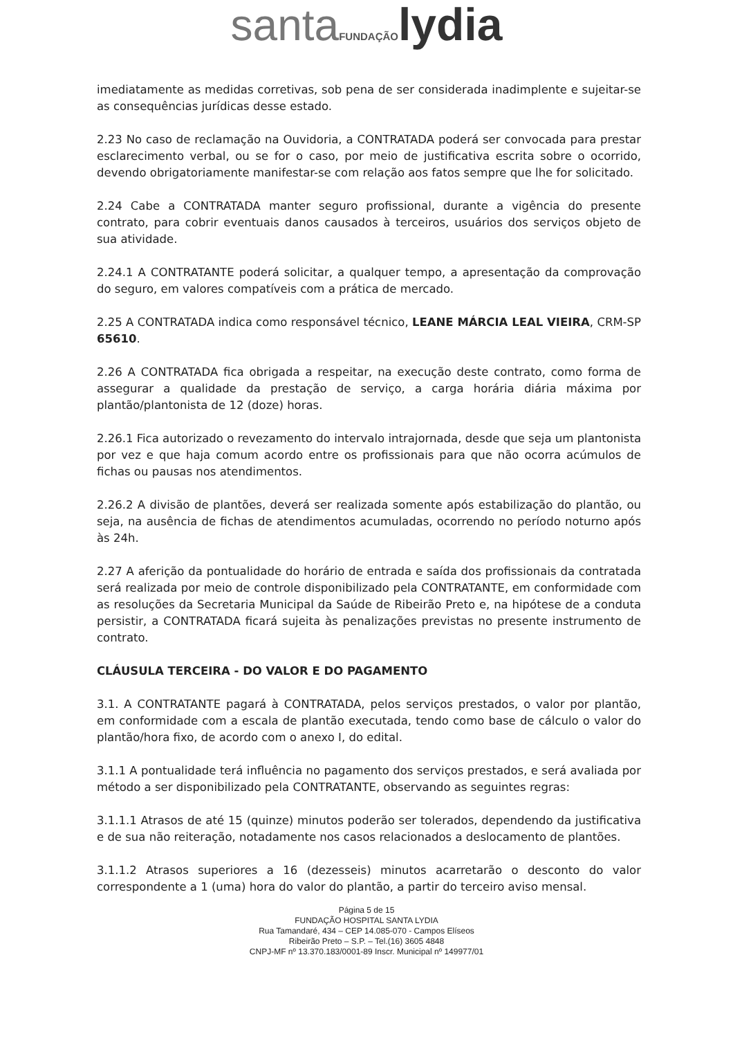santa FUNDAÇÃO lydia
imediatamente as medidas corretivas, sob pena de ser considerada inadimplente e sujeitar-se as consequências jurídicas desse estado.
2.23 No caso de reclamação na Ouvidoria, a CONTRATADA poderá ser convocada para prestar esclarecimento verbal, ou se for o caso, por meio de justificativa escrita sobre o ocorrido, devendo obrigatoriamente manifestar-se com relação aos fatos sempre que lhe for solicitado.
2.24 Cabe a CONTRATADA manter seguro profissional, durante a vigência do presente contrato, para cobrir eventuais danos causados à terceiros, usuários dos serviços objeto de sua atividade.
2.24.1 A CONTRATANTE poderá solicitar, a qualquer tempo, a apresentação da comprovação do seguro, em valores compatíveis com a prática de mercado.
2.25 A CONTRATADA indica como responsável técnico, LEANE MÁRCIA LEAL VIEIRA, CRM-SP 65610.
2.26 A CONTRATADA fica obrigada a respeitar, na execução deste contrato, como forma de assegurar a qualidade da prestação de serviço, a carga horária diária máxima por plantão/plantonista de 12 (doze) horas.
2.26.1 Fica autorizado o revezamento do intervalo intrajornada, desde que seja um plantonista por vez e que haja comum acordo entre os profissionais para que não ocorra acúmulos de fichas ou pausas nos atendimentos.
2.26.2 A divisão de plantões, deverá ser realizada somente após estabilização do plantão, ou seja, na ausência de fichas de atendimentos acumuladas, ocorrendo no período noturno após às 24h.
2.27 A aferição da pontualidade do horário de entrada e saída dos profissionais da contratada será realizada por meio de controle disponibilizado pela CONTRATANTE, em conformidade com as resoluções da Secretaria Municipal da Saúde de Ribeirão Preto e, na hipótese de a conduta persistir, a CONTRATADA ficará sujeita às penalizações previstas no presente instrumento de contrato.
CLÁUSULA TERCEIRA - DO VALOR E DO PAGAMENTO
3.1. A CONTRATANTE pagará à CONTRATADA, pelos serviços prestados, o valor por plantão, em conformidade com a escala de plantão executada, tendo como base de cálculo o valor do plantão/hora fixo, de acordo com o anexo I, do edital.
3.1.1 A pontualidade terá influência no pagamento dos serviços prestados, e será avaliada por método a ser disponibilizado pela CONTRATANTE, observando as seguintes regras:
3.1.1.1 Atrasos de até 15 (quinze) minutos poderão ser tolerados, dependendo da justificativa e de sua não reiteração, notadamente nos casos relacionados a deslocamento de plantões.
3.1.1.2 Atrasos superiores a 16 (dezesseis) minutos acarretarão o desconto do valor correspondente a 1 (uma) hora do valor do plantão, a partir do terceiro aviso mensal.
Página 5 de 15
FUNDAÇÃO HOSPITAL SANTA LYDIA
Rua Tamandaré, 434 – CEP 14.085-070 - Campos Elíseos
Ribeirão Preto – S.P. – Tel.(16) 3605 4848
CNPJ-MF nº 13.370.183/0001-89 Inscr. Municipal nº 149977/01